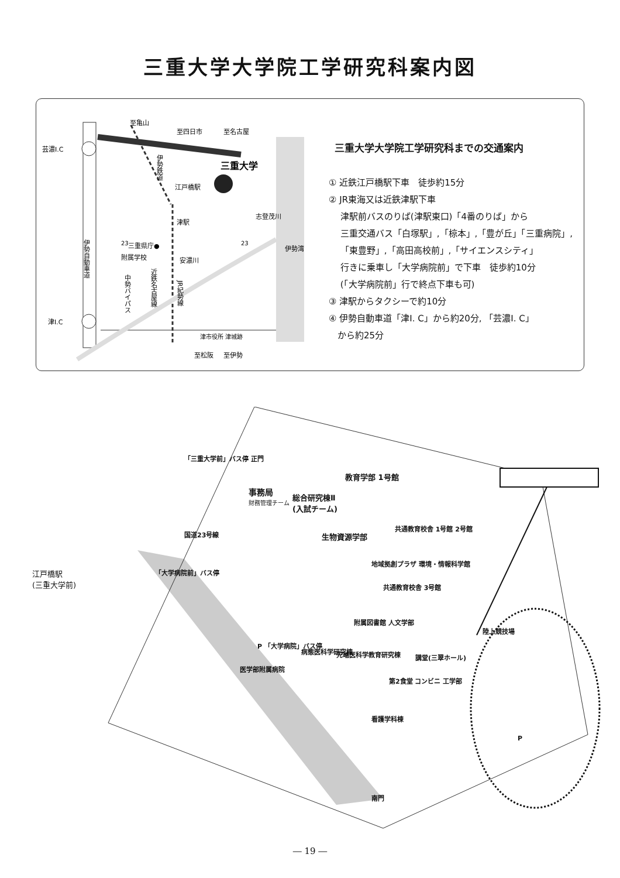三重大学大学院工学研究科案内図
芸濃I.C
津I.C
至亀山
至四日市
至名古屋
三重大学
江戸橋駅
津駅
志登茂川
三重県庁●
附属学校
安濃川
至松阪
至伊勢
津市役所 津城跡
伊勢湾
伊勢自動車道
中勢バイパス
近鉄名古屋線
JR紀勢線
伊勢鉄道
23
23
三重大学大学院工学研究科までの交通案内
① 近鉄江戸橋駅下車　徒歩約15分
② JR東海又は近鉄津駅下車
　 津駅前バスのりば(津駅東口)「4番のりば」から
　 三重交通バス「白塚駅」,「椋本」,「豊が丘」「三重病院」,
　 「東豊野」,「高田高校前」,「サイエンスシティ」
　 行きに乗車し「大学病院前」で下車　徒歩約10分
　 (「大学病院前」行で終点下車も可)
③ 津駅からタクシーで約10分
④ 伊勢自動車道「津I. C」から約20分, 「芸濃I. C」
　から約25分
「三重大学前」バス停 正門
事務局
財務管理チーム
総合研究棟Ⅱ
(入試チーム)
教育学部 1号館
生物資源学部
共通教育校舎 1号館 2号館
地域拠創プラザ 環境・情報科学館
共通教育校舎 3号館
附属図書館 人文学部
陸上競技場
江戸橋駅
(三重大学前)
「大学病院前」バス停
P 「大学病院」バス停
病態医科学研究棟 先端医科学教育研究棟
医学部附属病院
講堂(三翠ホール)
第2食堂 コンビニ 工学部
看護学科棟
P
南門
国道23号線
― 19 ―